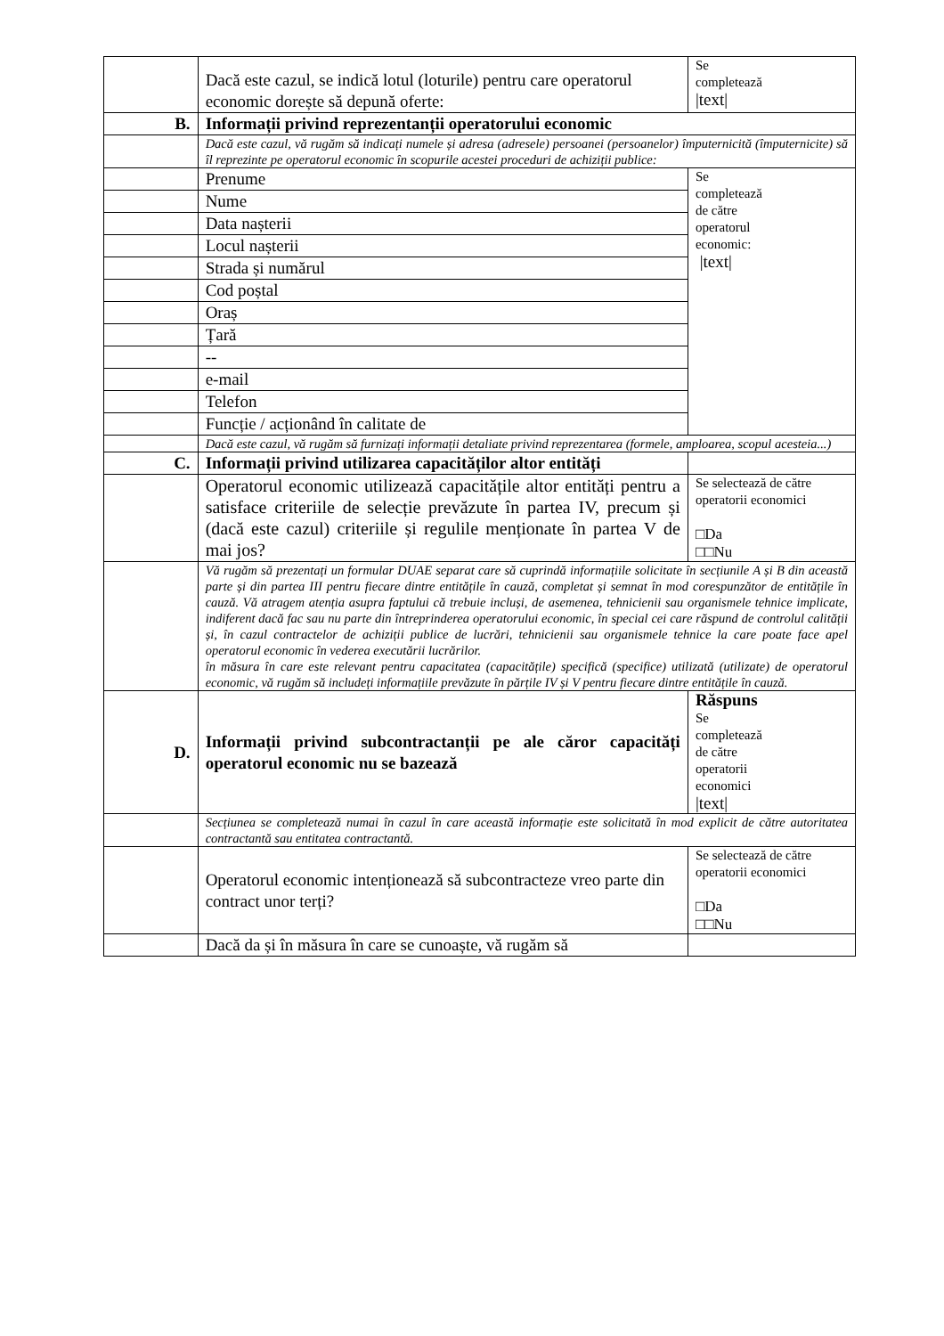| | Dacă este cazul, se indică lotul (loturile) pentru care operatorul economic dorește să depună oferte: | Se completează /text/ |
| B. | Informații privind reprezentanții operatorului economic | |
| | Dacă este cazul, vă rugăm să indicați numele și adresa (adresele) persoanei (persoanelor) împuternicită (împuternicite) să îl reprezinte pe operatorul economic în scopurile acestei proceduri de achiziții publice: | |
| | Prenume | Se completează de către operatorul economic: /text/ |
| | Nume | |
| | Data nașterii | |
| | Locul nașterii | |
| | Strada și numărul | |
| | Cod poștal | |
| | Oraș | |
| | Țară | |
| | -- | |
| | e-mail | |
| | Telefon | |
| | Funcție / acționând în calitate de | |
| | Dacă este cazul, vă rugăm să furnizați informații detaliate privind reprezentarea (formele, amploarea, scopul acesteia...) | |
| C. | Informații privind utilizarea capacităților altor entități | |
| | Operatorul economic utilizează capacitățile altor entități pentru a satisface criteriile de selecție prevăzute în partea IV, precum și (dacă este cazul) criteriile și regulile menționate în partea V de mai jos? | Se selectează de către operatorii economici □Da □□Nu |
| | Vă rugăm să prezentați un formular DUAE separat care să cuprindă informațiile solicitate în secțiunile A și B din această parte și din partea III pentru fiecare dintre entitățile în cauză, completat și semnat în mod corespunzător de entitățile în cauză. Vă atragem atenția asupra faptului că trebuie incluși, de asemenea, tehnicienii sau organismele tehnice implicate, indiferent dacă fac sau nu parte din întreprinderea operatorului economic, în special cei care răspund de controlul calității și, în cazul contractelor de achiziții publice de lucrări, tehnicienii sau organismele tehnice la care poate face apel operatorul economic în vederea executării lucrărilor. în măsura în care este relevant pentru capacitatea (capacitățile) specifică (specifice) utilizată (utilizate) de operatorul economic, vă rugăm să includeți informațiile prevăzute în părțile IV și V pentru fiecare dintre entitățile în cauză. | |
| D. | Informații privind subcontractanții pe ale căror capacități operatorul economic nu se bazează | Răspuns Se completează de către operatorii economici /text/ |
| | Secțiunea se completează numai în cazul în care această informație este solicitată în mod explicit de către autoritatea contractantă sau entitatea contractantă. | |
| | Operatorul economic intenționează să subcontracteze vreo parte din contract unor terți? | Se selectează de către operatorii economici □Da □□Nu |
| | Dacă da și în măsura în care se cunoaște, vă rugăm să | |